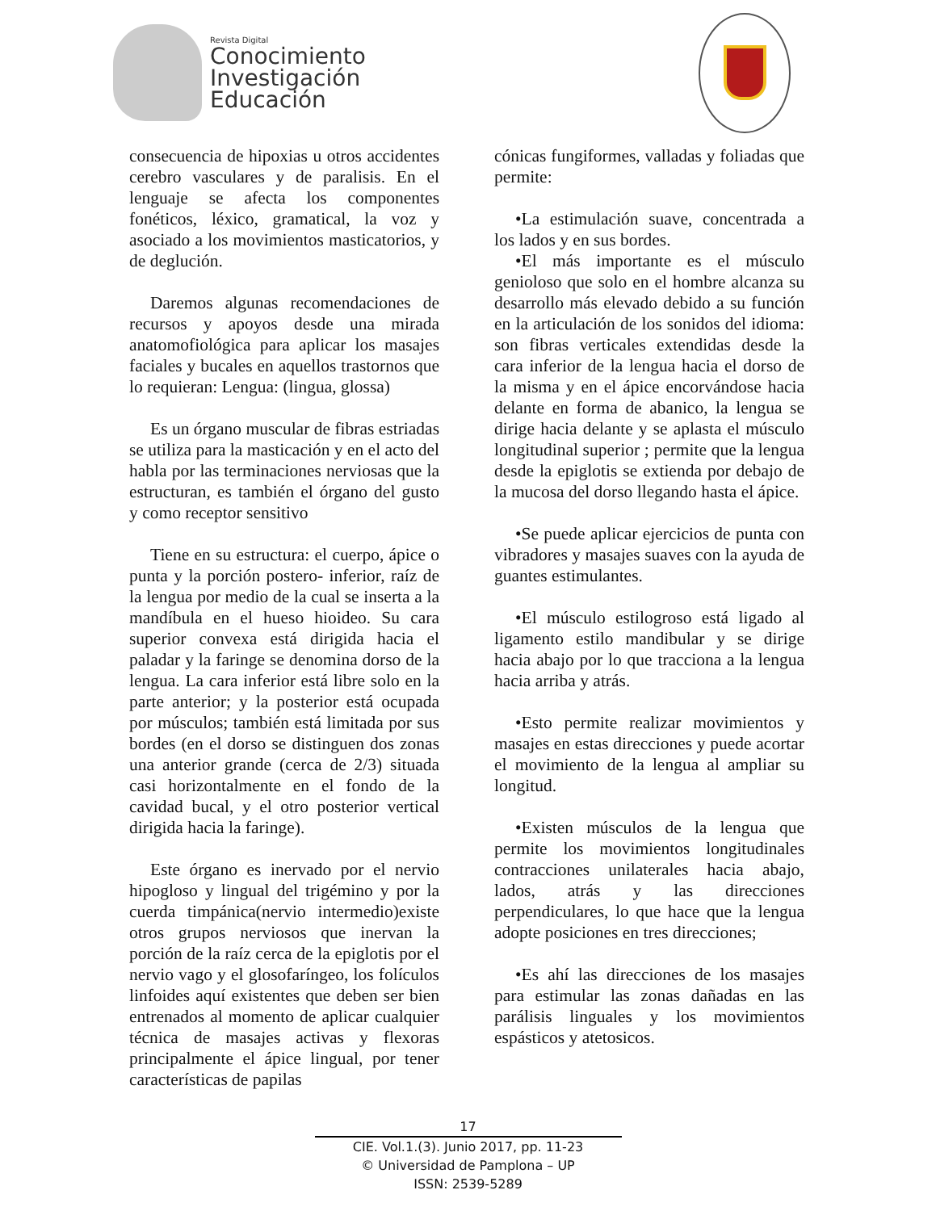Revista Digital
Conocimiento
Investigación
Educación
consecuencia de hipoxias u otros accidentes cerebro vasculares y de paralisis. En el lenguaje se afecta los componentes fonéticos, léxico, gramatical, la voz y asociado a los movimientos masticatorios, y de deglución.
Daremos algunas recomendaciones de recursos y apoyos desde una mirada anatomofiológica para aplicar los masajes faciales y bucales en aquellos trastornos que lo requieran: Lengua: (lingua, glossa)
Es un órgano muscular de fibras estriadas se utiliza para la masticación y en el acto del habla por las terminaciones nerviosas que la estructuran, es también el órgano del gusto y como receptor sensitivo
Tiene en su estructura: el cuerpo, ápice o punta y la porción postero- inferior, raíz de la lengua por medio de la cual se inserta a la mandíbula en el hueso hioideo. Su cara superior convexa está dirigida hacia el paladar y la faringe se denomina dorso de la lengua. La cara inferior está libre solo en la parte anterior; y la posterior está ocupada por músculos; también está limitada por sus bordes (en el dorso se distinguen dos zonas una anterior grande (cerca de 2/3) situada casi horizontalmente en el fondo de la cavidad bucal, y el otro posterior vertical dirigida hacia la faringe).
Este órgano es inervado por el nervio hipogloso y lingual del trigémino y por la cuerda timpánica(nervio intermedio)existe otros grupos nerviosos que inervan la porción de la raíz cerca de la epiglotis por el nervio vago y el glosofaríngeo, los folículos linfoides aquí existentes que deben ser bien entrenados al momento de aplicar cualquier técnica de masajes activas y flexoras principalmente el ápice lingual, por tener características de papilas
cónicas fungiformes, valladas y foliadas que permite:
•La estimulación suave, concentrada a los lados y en sus bordes.
•El más importante es el músculo genioloso que solo en el hombre alcanza su desarrollo más elevado debido a su función en la articulación de los sonidos del idioma: son fibras verticales extendidas desde la cara inferior de la lengua hacia el dorso de la misma y en el ápice encorvándose hacia delante en forma de abanico, la lengua se dirige hacia delante y se aplasta el músculo longitudinal superior ; permite que la lengua desde la epiglotis se extienda por debajo de la mucosa del dorso llegando hasta el ápice.
•Se puede aplicar ejercicios de punta con vibradores y masajes suaves con la ayuda de guantes estimulantes.
•El músculo estilogroso está ligado al ligamento estilo mandibular y se dirige hacia abajo por lo que tracciona a la lengua hacia arriba y atrás.
•Esto permite realizar movimientos y masajes en estas direcciones y puede acortar el movimiento de la lengua al ampliar su longitud.
•Existen músculos de la lengua que permite los movimientos longitudinales contracciones unilaterales hacia abajo, lados, atrás y las direcciones perpendiculares, lo que hace que la lengua adopte posiciones en tres direcciones;
•Es ahí las direcciones de los masajes para estimular las zonas dañadas en las parálisis linguales y los movimientos espásticos y atetosicos.
17
CIE. Vol.1.(3). Junio 2017, pp. 11-23
© Universidad de Pamplona – UP
ISSN: 2539-5289